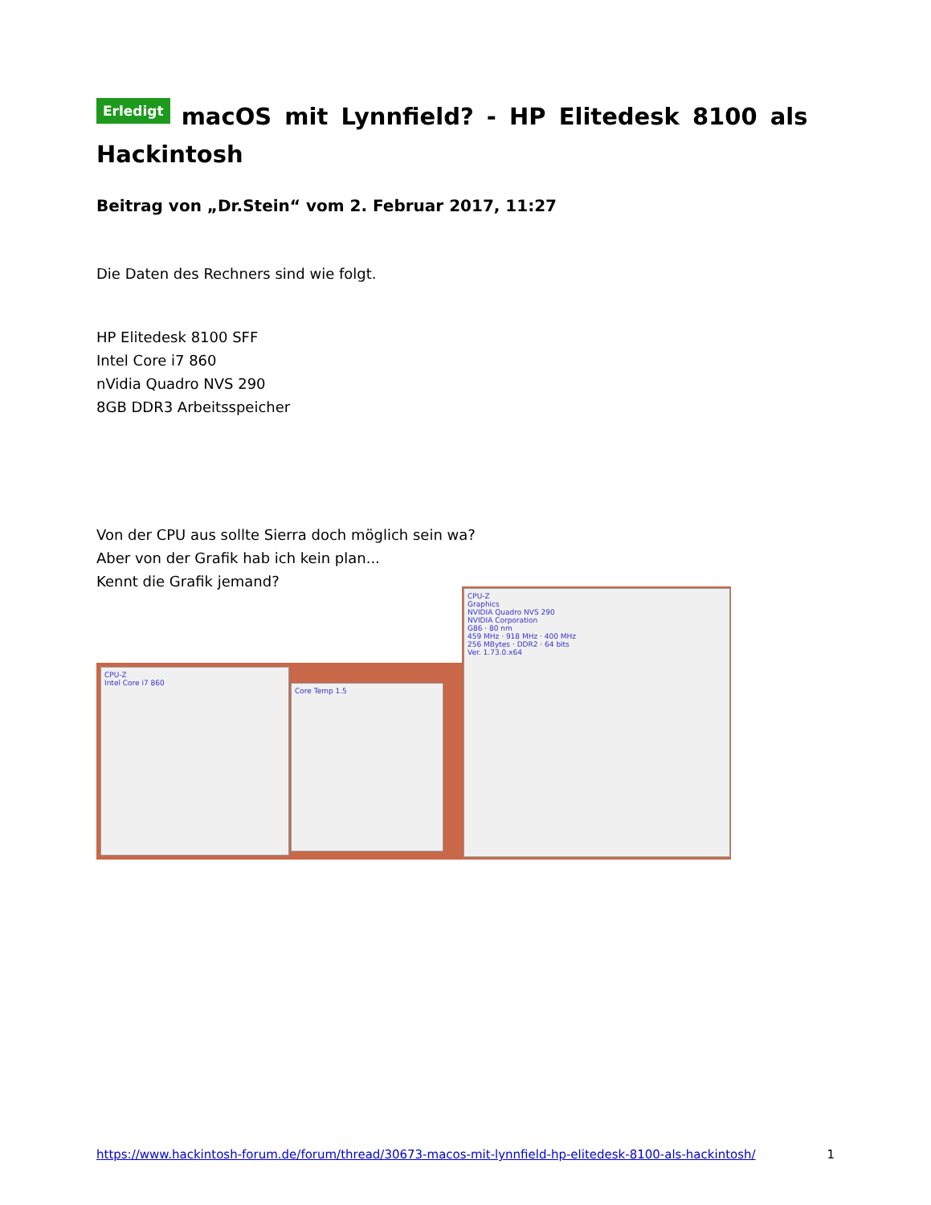Erledigt macOS mit Lynnfield? - HP Elitedesk 8100 als Hackintosh
Beitrag von „Dr.Stein“ vom 2. Februar 2017, 11:27
Die Daten des Rechners sind wie folgt.
HP Elitedesk 8100 SFF
Intel Core i7 860
nVidia Quadro NVS 290
8GB DDR3 Arbeitsspeicher
Von der CPU aus sollte Sierra doch möglich sein wa?
Aber von der Grafik hab ich kein plan...
Kennt die Grafik jemand?
CPU-Z
Intel Core i7 860
Core Temp 1.5
CPU-Z
Graphics
NVIDIA Quadro NVS 290
NVIDIA Corporation
G86 · 80 nm
459 MHz · 918 MHz · 400 MHz
256 MBytes · DDR2 · 64 bits
Ver. 1.73.0.x64
https://www.hackintosh-forum.de/forum/thread/30673-macos-mit-lynnfield-hp-elitedesk-8100-als-hackintosh/ 1